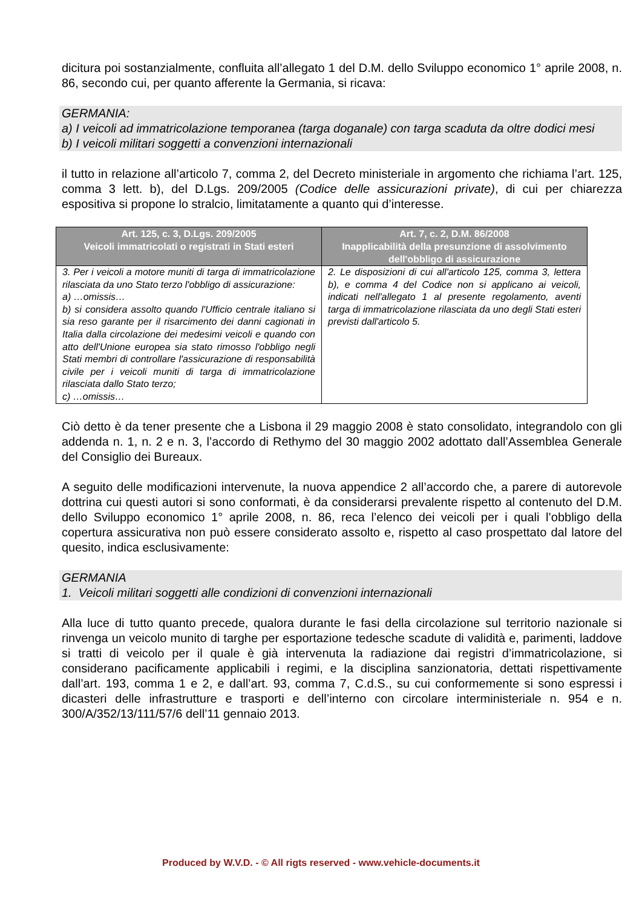dicitura poi sostanzialmente, confluita all’allegato 1 del D.M. dello Sviluppo economico 1° aprile 2008, n. 86, secondo cui, per quanto afferente la Germania, si ricava:
GERMANIA:
a) I veicoli ad immatricolazione temporanea (targa doganale) con targa scaduta da oltre dodici mesi
b) I veicoli militari soggetti a convenzioni internazionali
il tutto in relazione all’articolo 7, comma 2, del Decreto ministeriale in argomento che richiama l’art. 125, comma 3 lett. b), del D.Lgs. 209/2005 (Codice delle assicurazioni private), di cui per chiarezza espositiva si propone lo stralcio, limitatamente a quanto qui d’interesse.
| Art. 125, c. 3, D.Lgs. 209/2005 Veicoli immatricolati o registrati in Stati esteri | Art. 7, c. 2, D.M. 86/2008 Inapplicabilità della presunzione di assolvimento dell'obbligo di assicurazione |
| --- | --- |
| 3. Per i veicoli a motore muniti di targa di immatricolazione rilasciata da uno Stato terzo l'obbligo di assicurazione: a) …omissis… b) si considera assolto quando l'Ufficio centrale italiano si sia reso garante per il risarcimento dei danni cagionati in Italia dalla circolazione dei medesimi veicoli e quando con atto dell'Unione europea sia stato rimosso l'obbligo negli Stati membri di controllare l'assicurazione di responsabilità civile per i veicoli muniti di targa di immatricolazione rilasciata dallo Stato terzo; c) …omissis… | 2. Le disposizioni di cui all'articolo 125, comma 3, lettera b), e comma 4 del Codice non si applicano ai veicoli, indicati nell'allegato 1 al presente regolamento, aventi targa di immatricolazione rilasciata da uno degli Stati esteri previsti dall'articolo 5. |
Ciò detto è da tener presente che a Lisbona il 29 maggio 2008 è stato consolidato, integrandolo con gli addenda n. 1, n. 2 e n. 3, l’accordo di Rethymo del 30 maggio 2002 adottato dall’Assemblea Generale del Consiglio dei Bureaux.
A seguito delle modificazioni intervenute, la nuova appendice 2 all’accordo che, a parere di autorevole dottrina cui questi autori si sono conformati, è da considerarsi prevalente rispetto al contenuto del D.M. dello Sviluppo economico 1° aprile 2008, n. 86, reca l’elenco dei veicoli per i quali l’obbligo della copertura assicurativa non può essere considerato assolto e, rispetto al caso prospettato dal latore del quesito, indica esclusivamente:
GERMANIA
1. Veicoli militari soggetti alle condizioni di convenzioni internazionali
Alla luce di tutto quanto precede, qualora durante le fasi della circolazione sul territorio nazionale si rinvenga un veicolo munito di targhe per esportazione tedesche scadute di validità e, parimenti, laddove si tratti di veicolo per il quale è già intervenuta la radiazione dai registri d’immatricolazione, si considerano pacificamente applicabili i regimi, e la disciplina sanzionatoria, dettati rispettivamente dall’art. 193, comma 1 e 2, e dall’art. 93, comma 7, C.d.S., su cui conformemente si sono espressi i dicasteri delle infrastrutture e trasporti e dell’interno con circolare interministeriale n. 954 e n. 300/A/352/13/111/57/6 dell’11 gennaio 2013.
Produced by W.V.D. - © All rigts reserved - www.vehicle-documents.it